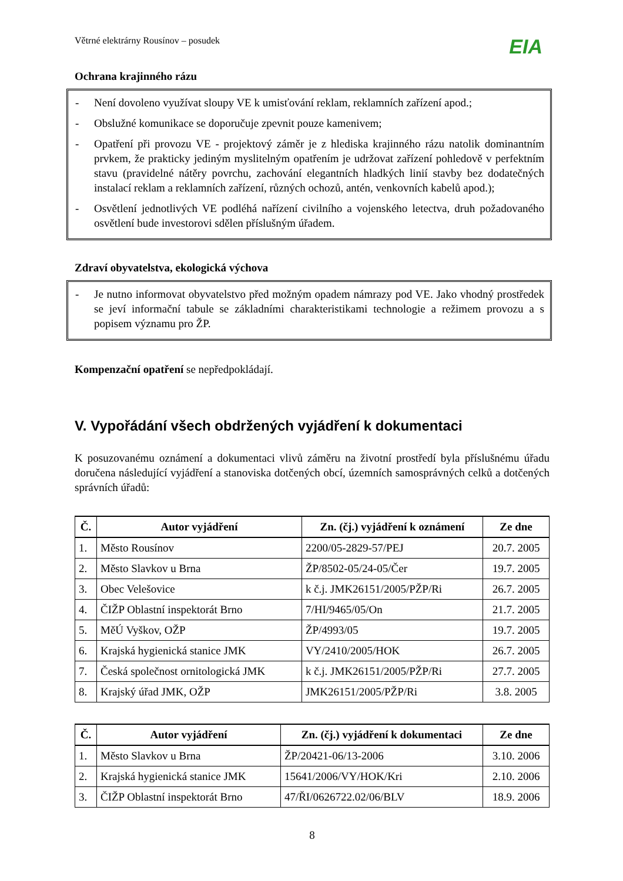Větrné elektrárny Rousínov – posudek EIA
Ochrana krajinného rázu
- Není dovoleno využívat sloupy VE k umisťování reklam, reklamních zařízení apod.;
- Obslužné komunikace se doporučuje zpevnit pouze kamenivem;
- Opatření při provozu VE - projektový záměr je z hlediska krajinného rázu natolik dominantním prvkem, že prakticky jediným myslitelným opatřením je udržovat zařízení pohledově v perfektním stavu (pravidelné nátěry povrchu, zachování elegantních hladkých linií stavby bez dodatečných instalací reklam a reklamních zařízení, různých ochozů, antén, venkovních kabelů apod.);
- Osvětlení jednotlivých VE podléhá nařízení civilního a vojenského letectva, druh požadovaného osvětlení bude investorovi sdělen příslušným úřadem.
Zdraví obyvatelstva, ekologická výchova
- Je nutno informovat obyvatelstvo před možným opadem námrazy pod VE. Jako vhodný prostředek se jeví informační tabule se základními charakteristikami technologie a režimem provozu a s popisem významu pro ŽP.
Kompenzační opatření se nepředpokládají.
V. Vypořádání všech obdržených vyjádření k dokumentaci
K posuzovanému oznámení a dokumentaci vlivů záměru na životní prostředí byla příslušnému úřadu doručena následující vyjádření a stanoviska dotčených obcí, územních samosprávných celků a dotčených správních úřadů:
| Č. | Autor vyjádření | Zn. (čj.) vyjádření k oznámení | Ze dne |
| --- | --- | --- | --- |
| 1. | Město Rousínov | 2200/05-2829-57/PEJ | 20.7. 2005 |
| 2. | Město Slavkov u Brna | ŽP/8502-05/24-05/Čer | 19.7. 2005 |
| 3. | Obec Velešovice | k č.j. JMK26151/2005/PŽP/Ri | 26.7. 2005 |
| 4. | ČIŽP Oblastní inspektorát Brno | 7/HI/9465/05/On | 21.7. 2005 |
| 5. | MěÚ Vyškov, OŽP | ŽP/4993/05 | 19.7. 2005 |
| 6. | Krajská hygienická stanice JMK | VY/2410/2005/HOK | 26.7. 2005 |
| 7. | Česká společnost ornitologická JMK | k č.j. JMK26151/2005/PŽP/Ri | 27.7. 2005 |
| 8. | Krajský úřad JMK, OŽP | JMK26151/2005/PŽP/Ri | 3.8. 2005 |
| Č. | Autor vyjádření | Zn. (čj.) vyjádření k dokumentaci | Ze dne |
| --- | --- | --- | --- |
| 1. | Město Slavkov u Brna | ŽP/20421-06/13-2006 | 3.10. 2006 |
| 2. | Krajská hygienická stanice JMK | 15641/2006/VY/HOK/Kri | 2.10. 2006 |
| 3. | ČIŽP Oblastní inspektorát Brno | 47/ŘI/0626722.02/06/BLV | 18.9. 2006 |
8